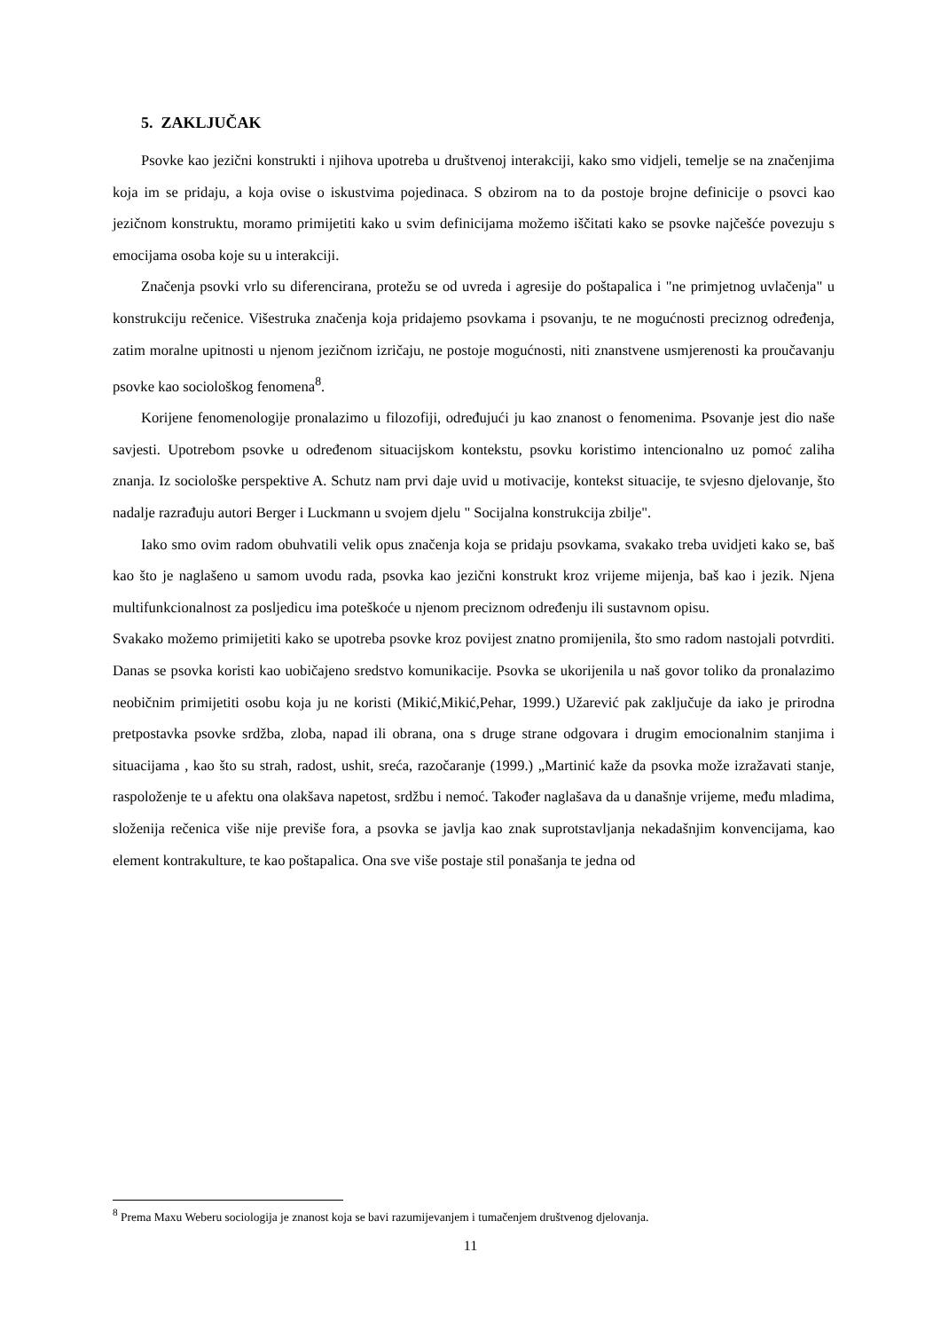5. ZAKLJUČAK
Psovke kao jezični konstrukti i njihova upotreba u društvenoj interakciji, kako smo vidjeli, temelje se na značenjima koja im se pridaju, a koja ovise o iskustvima pojedinaca. S obzirom na to da postoje brojne definicije o psovci kao jezičnom konstruktu, moramo primijetiti kako u svim definicijama možemo iščitati kako se psovke najčešće povezuju s emocijama osoba koje su u interakciji.
Značenja psovki vrlo su diferencirana, protežu se od uvreda i agresije do poštapalica i "ne primjetnog uvlačenja" u konstrukciju rečenice. Višestruka značenja koja pridajemo psovkama i psovanju, te ne mogućnosti preciznog određenja, zatim moralne upitnosti u njenom jezičnom izričaju, ne postoje mogućnosti, niti znanstvene usmjerenosti ka proučavanju psovke kao sociološkog fenomena<sup>8</sup>.
Korijene fenomenologije pronalazimo u filozofiji, određujući ju kao znanost o fenomenima. Psovanje jest dio naše savjesti. Upotrebom psovke u određenom situacijskom kontekstu, psovku koristimo intencionalno uz pomoć zaliha znanja. Iz sociološke perspektive A. Schutz nam prvi daje uvid u motivacije, kontekst situacije, te svjesno djelovanje, što nadalje razrađuju autori Berger i Luckmann u svojem djelu " Socijalna konstrukcija zbilje".
Iako smo ovim radom obuhvatili velik opus značenja koja se pridaju psovkama, svakako treba uvidjeti kako se, baš kao što je naglašeno u samom uvodu rada, psovka kao jezični konstrukt kroz vrijeme mijenja, baš kao i jezik. Njena multifunkcionalnost za posljedicu ima poteškoće u njenom preciznom određenju ili sustavnom opisu.
Svakako možemo primijetiti kako se upotreba psovke kroz povijest znatno promijenila, što smo radom nastojali potvrditi. Danas se psovka koristi kao uobičajeno sredstvo komunikacije. Psovka se ukorijenila u naš govor toliko da pronalazimo neobičnim primijetiti osobu koja ju ne koristi (Mikić,Mikić,Pehar, 1999.) Užarević pak zaključuje da iako je prirodna pretpostavka psovke srdžba, zloba, napad ili obrana, ona s druge strane odgovara i drugim emocionalnim stanjima i situacijama , kao što su strah, radost, ushit, sreća, razočaranje (1999.) „Martinić kaže da psovka može izražavati stanje, raspoloženje te u afektu ona olakšava napetost, srdžbu i nemoć. Također naglašava da u današnje vrijeme, među mladima, složenija rečenica više nije previše fora, a psovka se javlja kao znak suprotstavljanja nekadašnjim konvencijama, kao element kontrakulture, te kao poštapalica. Ona sve više postaje stil ponašanja te jedna od
<sup>8</sup> Prema Maxu Weberu sociologija je znanost koja se bavi razumijevanjem i tumačenjem društvenog djelovanja.
11